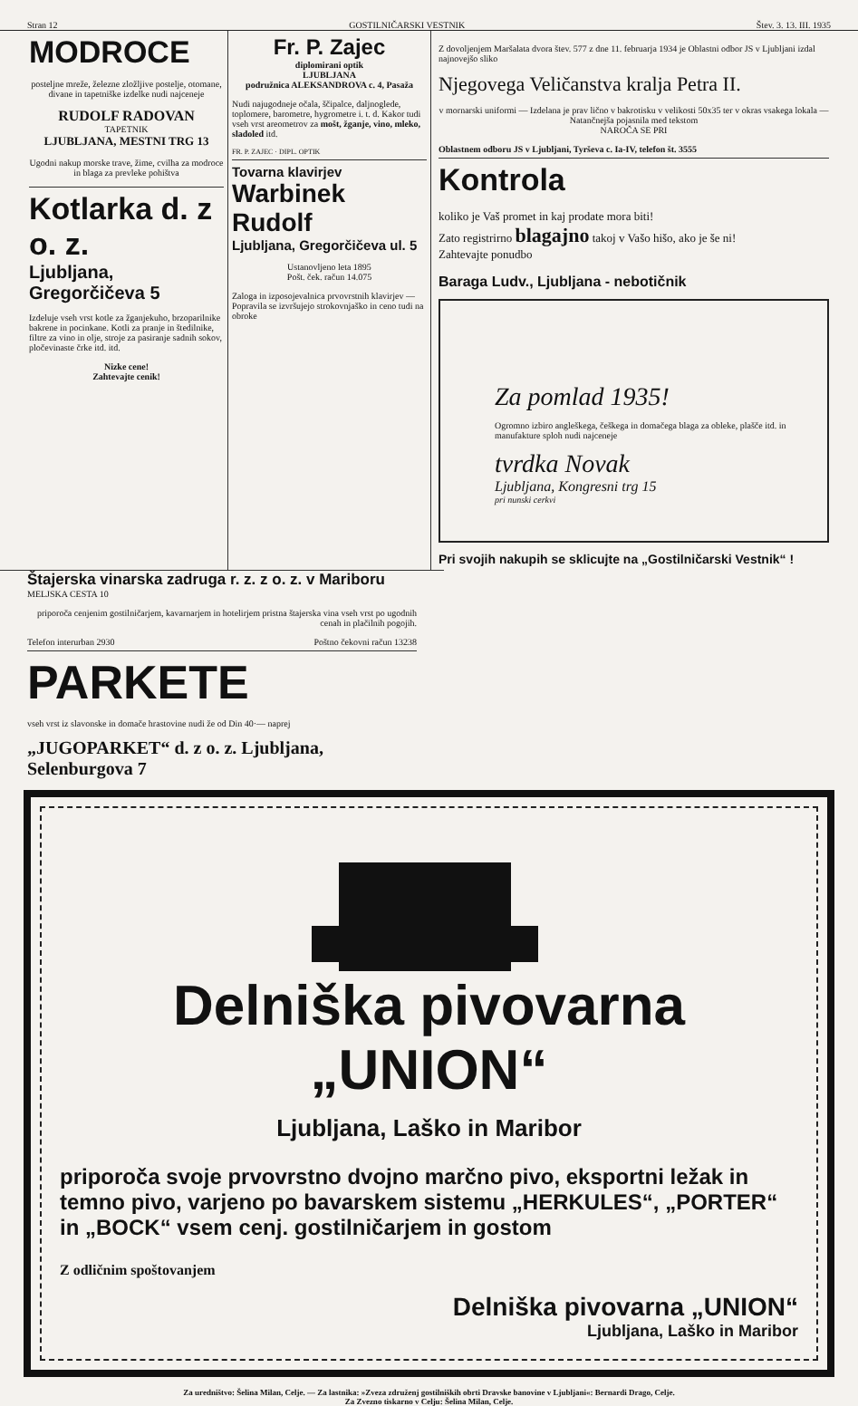Stran 12 GOSTILNIČARSKI VESTNIK Štev. 3. 13. III. 1935
MODROCE
posteljne mreže, železne zložljive postelje, otomane, divane in tapetniške izdelke nudi najceneje
RUDOLF RADOVAN
TAPETNIK
LJUBLJANA, MESTNI TRG 13
Ugodni nakup morske trave, žime, cvilha za modroce in blaga za prevleke pohištva
Kotlarka d. z o. z.
Ljubljana, Gregorčičeva 5
Izdeluje vseh vrst kotle za žganjekuho, brzoparilnike bakrene in pocinkane. Kotli za pranje in štedilnike, filtre za vino in olje, stroje za pasiranje sadnih sokov, pločevinaste črke itd. itd.
Nizke cene!
Zahtevajte cenik!
Fr. P. Zajec
diplomirani optik
LJUBLJANA
podružnica ALEKSANDROVA c. 4, Pasaža
Nudi najugodneje očala, ščipalce, daljnoglede, toplomere, barometre, hygrometre i. t. d. Kakor tudi vseh vrst areometrov za mošt, žganje, vino, mleko, sladoled itd.
FR. P. ZAJEC · DIPL. OPTIK
Tovarna klavirjev
Warbinek Rudolf
Ljubljana, Gregorčičeva ul. 5
Ustanovljeno leta 1895
Pošt. ček. račun 14.075
Zaloga in izposojevalnica prvovrstnih klavirjev — Popravila se izvršujejo strokovnjaško in ceno tudi na obroke
Z dovoljenjem Maršalata dvora štev. 577 z dne 11. februarja 1934 je Oblastni odbor JS v Ljubljani izdal najnovejšo sliko
Njegovega Veličanstva kralja Petra II.
v mornarski uniformi — Izdelana je prav lično v bakrotisku v velikosti 50x35 ter v okras vsakega lokala — Natančnejša pojasnila med tekstom
NAROČA SE PRI
Oblastnem odboru JS v Ljubljani, Tyrševa c. Ia-IV, telefon št. 3555
Kontrola
koliko je Vaš promet in kaj prodate mora biti!
Zato registrirno blagajno takoj v Vašo hišo, ako je še ni!
Zahtevajte ponudbo
Baraga Ludv., Ljubljana - nebotičnik
Za pomlad 1935!
Ogromno izbiro angleškega, češkega in domačega blaga za obleke, plašče itd. in manufakture sploh nudi najceneje
tvrdka Novak
Ljubljana, Kongresni trg 15
pri nunski cerkvi
Pri svojih nakupih se sklicujte na „Gostilničarski Vestnik“ !
Štajerska vinarska zadruga r. z. z o. z. v Mariboru
MELJSKA CESTA 10
priporoča cenjenim gostilničarjem, kavarnarjem in hotelirjem pristna štajerska vina vseh vrst po ugodnih cenah in plačilnih pogojih.
Telefon interurban 2930 Poštno čekovni račun 13238
PARKETE
vseh vrst iz slavonske in domače hrastovine nudi že od Din 40·— naprej
„JUGOPARKET“ d. z o. z. Ljubljana, Selenburgova 7
Delniška pivovarna „UNION“
Ljubljana, Laško in Maribor
priporoča svoje prvovrstno dvojno marčno pivo, eksportni ležak in temno pivo, varjeno po bavarskem sistemu „HERKULES“, „PORTER“ in „BOCK“ vsem cenj. gostilničarjem in gostom
Z odličnim spoštovanjem
Delniška pivovarna „UNION“
Ljubljana, Laško in Maribor
Za uredništvo: Šelina Milan, Celje. — Za lastnika: »Zveza združenj gostilniških obrti Dravske banovine v Ljubljani«: Bernardi Drago, Celje.
Za Zvezno tiskarno v Celju: Šelina Milan, Celje.